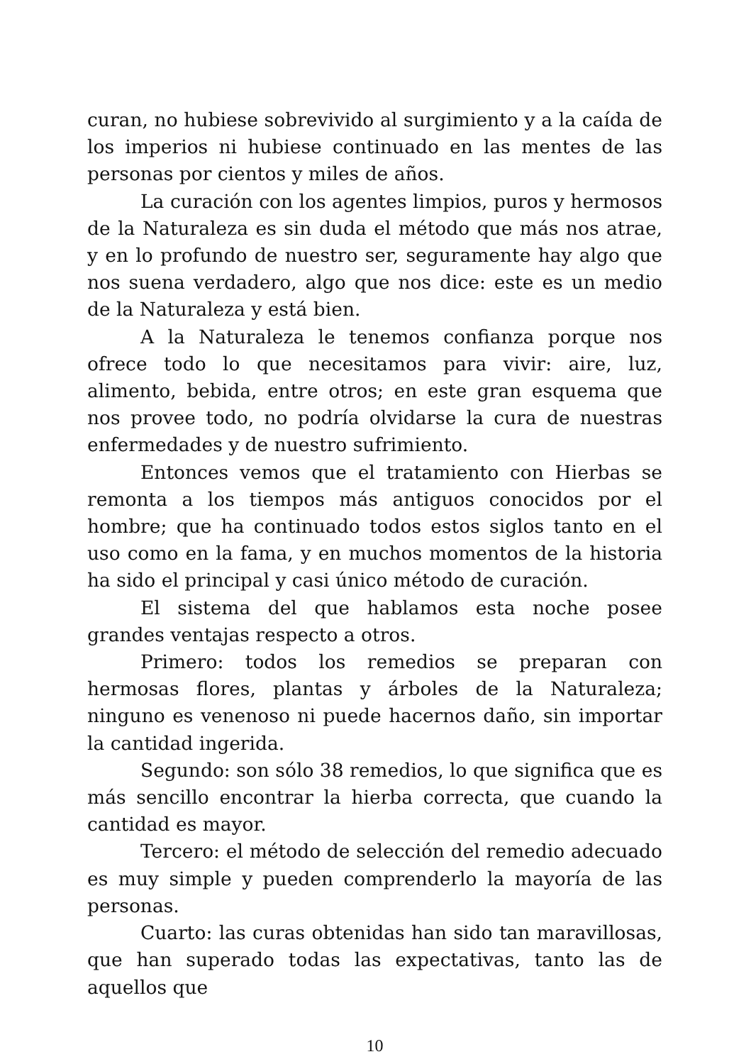curan, no hubiese sobrevivido al surgimiento y a la caída de los imperios ni hubiese continuado en las mentes de las personas por cientos y miles de años.
La curación con los agentes limpios, puros y hermosos de la Naturaleza es sin duda el método que más nos atrae, y en lo profundo de nuestro ser, seguramente hay algo que nos suena verdadero, algo que nos dice: este es un medio de la Naturaleza y está bien.
A la Naturaleza le tenemos confianza porque nos ofrece todo lo que necesitamos para vivir: aire, luz, alimento, bebida, entre otros; en este gran esquema que nos provee todo, no podría olvidarse la cura de nuestras enfermedades y de nuestro sufrimiento.
Entonces vemos que el tratamiento con Hierbas se remonta a los tiempos más antiguos conocidos por el hombre; que ha continuado todos estos siglos tanto en el uso como en la fama, y en muchos momentos de la historia ha sido el principal y casi único método de curación.
El sistema del que hablamos esta noche posee grandes ventajas respecto a otros.
Primero: todos los remedios se preparan con hermosas flores, plantas y árboles de la Naturaleza; ninguno es venenoso ni puede hacernos daño, sin importar la cantidad ingerida.
Segundo: son sólo 38 remedios, lo que significa que es más sencillo encontrar la hierba correcta, que cuando la cantidad es mayor.
Tercero: el método de selección del remedio adecuado es muy simple y pueden comprenderlo la mayoría de las personas.
Cuarto: las curas obtenidas han sido tan maravillosas, que han superado todas las expectativas, tanto las de aquellos que
10